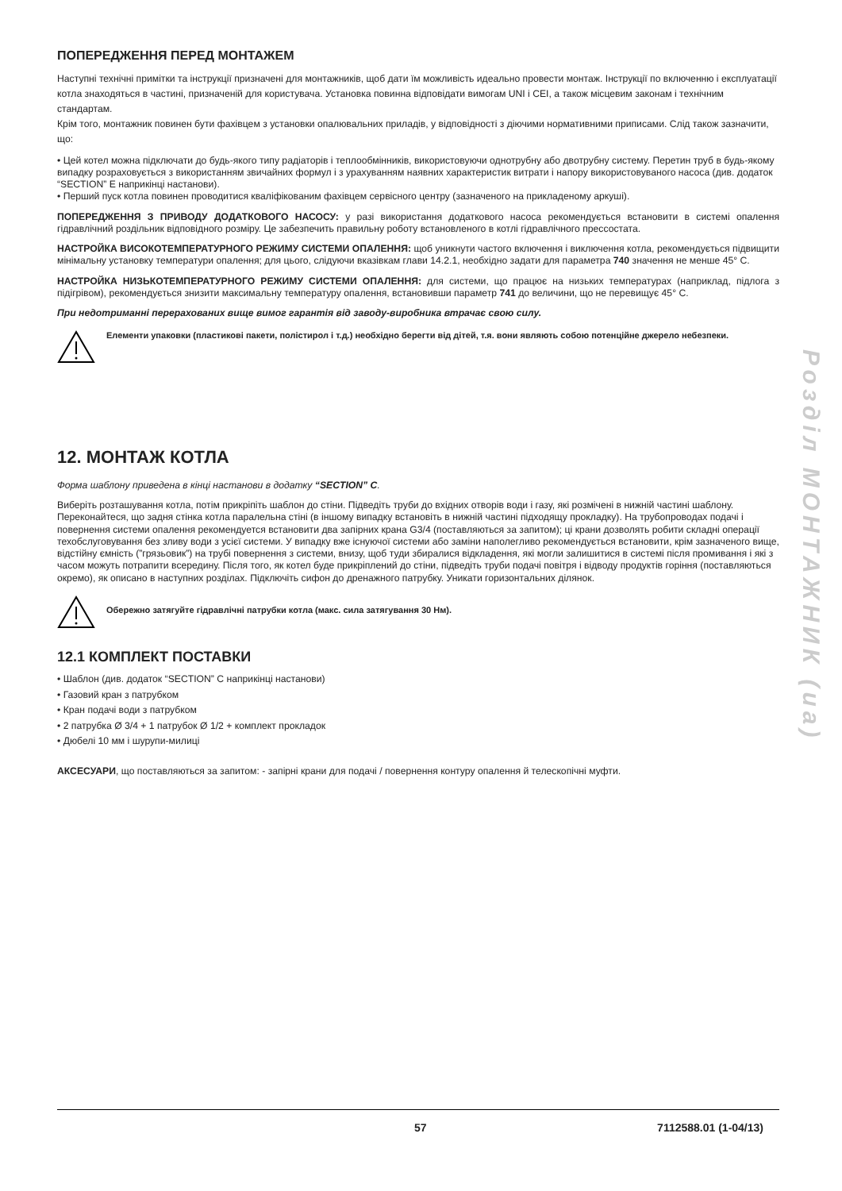Розділ МОНТАЖНИК (ua)
ПОПЕРЕДЖЕННЯ ПЕРЕД МОНТАЖЕМ
Наступні технічні примітки та інструкції призначені для монтажників, щоб дати їм можливість идеально провести монтаж. Інструкції по включенню і експлуатації котла знаходяться в частині, призначеній для користувача. Установка повинна відповідати вимогам UNI і CEI, а також місцевим законам і технічним стандартам.
Крім того, монтажник повинен бути фахівцем з установки опалювальних приладів, у відповідності з діючими нормативними приписами. Слід також зазначити, що:
• Цей котел можна підключати до будь-якого типу радіаторів і теплообмінників, використовуючи однотрубну або двотрубну систему. Перетин труб в будь-якому випадку розраховується з використанням звичайних формул і з урахуванням наявних характеристик витрати і напору використовуваного насоса (див. додаток “SECTION” E наприкінці настанови).
• Перший пуск котла повинен проводитися кваліфікованим фахівцем сервісного центру (зазначеного на прикладеному аркуші).
ПОПЕРЕДЖЕННЯ З ПРИВОДУ ДОДАТКОВОГО НАСОСУ: у разі використання додаткового насоса рекомендується встановити в системі опалення гідравлічний роздільник відповідного розміру. Це забезпечить правильну роботу встановленого в котлі гідравлічного прессостата.
НАСТРОЙКА ВИСОКОТЕМПЕРАТУРНОГО РЕЖИМУ СИСТЕМИ ОПАЛЕННЯ: щоб уникнути частого включення і виключення котла, рекомендується підвищити мінімальну установку температури опалення; для цього, слідуючи вказівкам глави 14.2.1, необхідно задати для параметра 740 значення не менше 45° C.
НАСТРОЙКА НИЗЬКОТЕМПЕРАТУРНОГО РЕЖИМУ СИСТЕМИ ОПАЛЕННЯ: для системи, що працює на низьких температурах (наприклад, підлога з підігрівом), рекомендується знизити максимальну температуру опалення, встановивши параметр 741 до величини, що не перевищує 45° C.
При недотриманні перерахованих вище вимог гарантія від заводу-виробника втрачає свою силу.
Елементи упаковки (пластикові пакети, полістирол і т.д.) необхідно берегти від дітей, т.я. вони являють собою потенційне джерело небезпеки.
12. МОНТАЖ КОТЛА
Форма шаблону приведена в кінці настанови в додатку “SECTION” C.
Виберіть розташування котла, потім прикріпіть шаблон до стіни. Підведіть труби до вхідних отворів води і газу, які розмічені в нижній частині шаблону. Переконайтеся, що задня стінка котла паралельна стіні (в іншому випадку встановіть в нижній частині підходящу прокладку). На трубопроводах подачі і повернення системи опалення рекомендуется встановити два запірних крана G3/4 (поставляються за запитом); ці крани дозволять робити складні операції техобслуговування без зливу води з усієї системи. У випадку вже існуючої системи або заміни наполегливо рекомендується встановити, крім зазначеного вище, відстійну ємність (”грязьовик”) на трубі повернення з системи, внизу, щоб туди збиралися відкладення, які могли залишитися в системі після промивання і які з часом можуть потрапити всередину. Після того, як котел буде прикріплений до стіни, підведіть труби подачі повітря і відводу продуктів горіння (поставляються окремо), як описано в наступних розділах. Підключіть сифон до дренажного патрубку. Уникати горизонтальних ділянок.
Обережно затягуйте гідравлічні патрубки котла (макс. сила затягування 30 Нм).
12.1 КОМПЛЕКТ ПОСТАВКИ
• Шаблон (див. додаток “SECTION” C наприкінці настанови)
• Газовий кран з патрубком
• Кран подачі води з патрубком
• 2 патрубка Ø 3/4 + 1 патрубок Ø 1/2 + комплект прокладок
• Дюбелі 10 мм і шурупи-милиці
АКСЕСУАРИ, що поставляються за запитом: - запірні крани для подачі / повернення контуру опалення й телескопічні муфти.
57 7112588.01 (1-04/13)